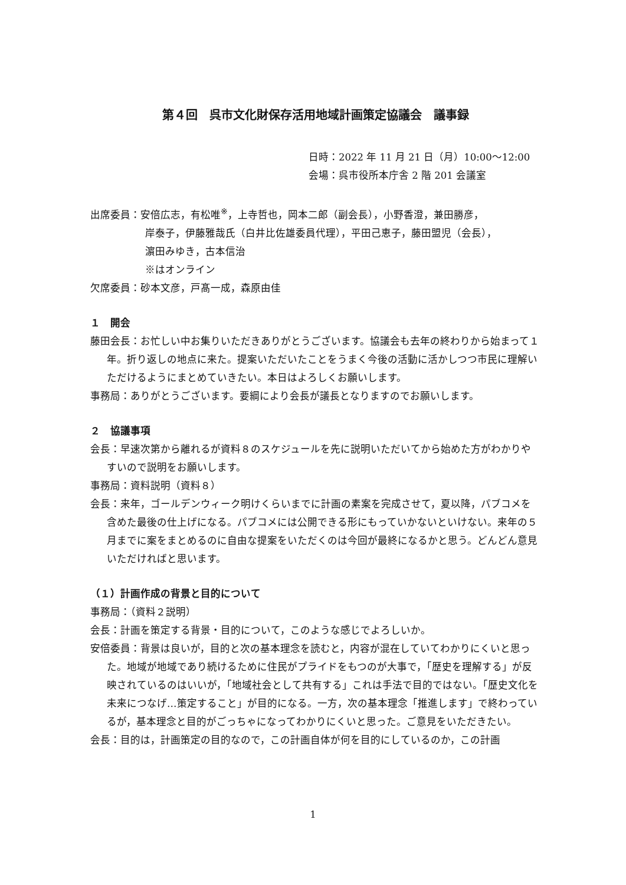第４回　呉市文化財保存活用地域計画策定協議会　議事録
日時：2022 年 11 月 21 日（月）10:00〜12:00
会場：呉市役所本庁舎 2 階 201 会議室
出席委員：安倍広志，有松唯<sup>※</sup>，上寺哲也，岡本二郎（副会長），小野香澄，兼田勝彦，
岸泰子，伊藤雅哉氏（白井比佐雄委員代理），平田己恵子，藤田盟児（会長），
濵田みゆき，古本信治
※はオンライン
欠席委員：砂本文彦，戸髙一成，森原由佳
１　開会
藤田会長：お忙しい中お集りいただきありがとうございます。協議会も去年の終わりから始まって１年。折り返しの地点に来た。提案いただいたことをうまく今後の活動に活かしつつ市民に理解いただけるようにまとめていきたい。本日はよろしくお願いします。
事務局：ありがとうございます。要綱により会長が議長となりますのでお願いします。
２　協議事項
会長：早速次第から離れるが資料８のスケジュールを先に説明いただいてから始めた方がわかりやすいので説明をお願いします。
事務局：資料説明（資料８）
会長：来年，ゴールデンウィーク明けくらいまでに計画の素案を完成させて，夏以降，パブコメを含めた最後の仕上げになる。パブコメには公開できる形にもっていかないといけない。来年の５月までに案をまとめるのに自由な提案をいただくのは今回が最終になるかと思う。どんどん意見いただければと思います。
（１）計画作成の背景と目的について
事務局：（資料２説明）
会長：計画を策定する背景・目的について，このような感じでよろしいか。
安倍委員：背景は良いが，目的と次の基本理念を読むと，内容が混在していてわかりにくいと思った。地域が地域であり続けるために住民がプライドをもつのが大事で，「歴史を理解する」が反映されているのはいいが，「地域社会として共有する」これは手法で目的ではない。「歴史文化を未来につなげ…策定すること」が目的になる。一方，次の基本理念「推進します」で終わっているが，基本理念と目的がごっちゃになってわかりにくいと思った。ご意見をいただきたい。
会長：目的は，計画策定の目的なので，この計画自体が何を目的にしているのか，この計画
1